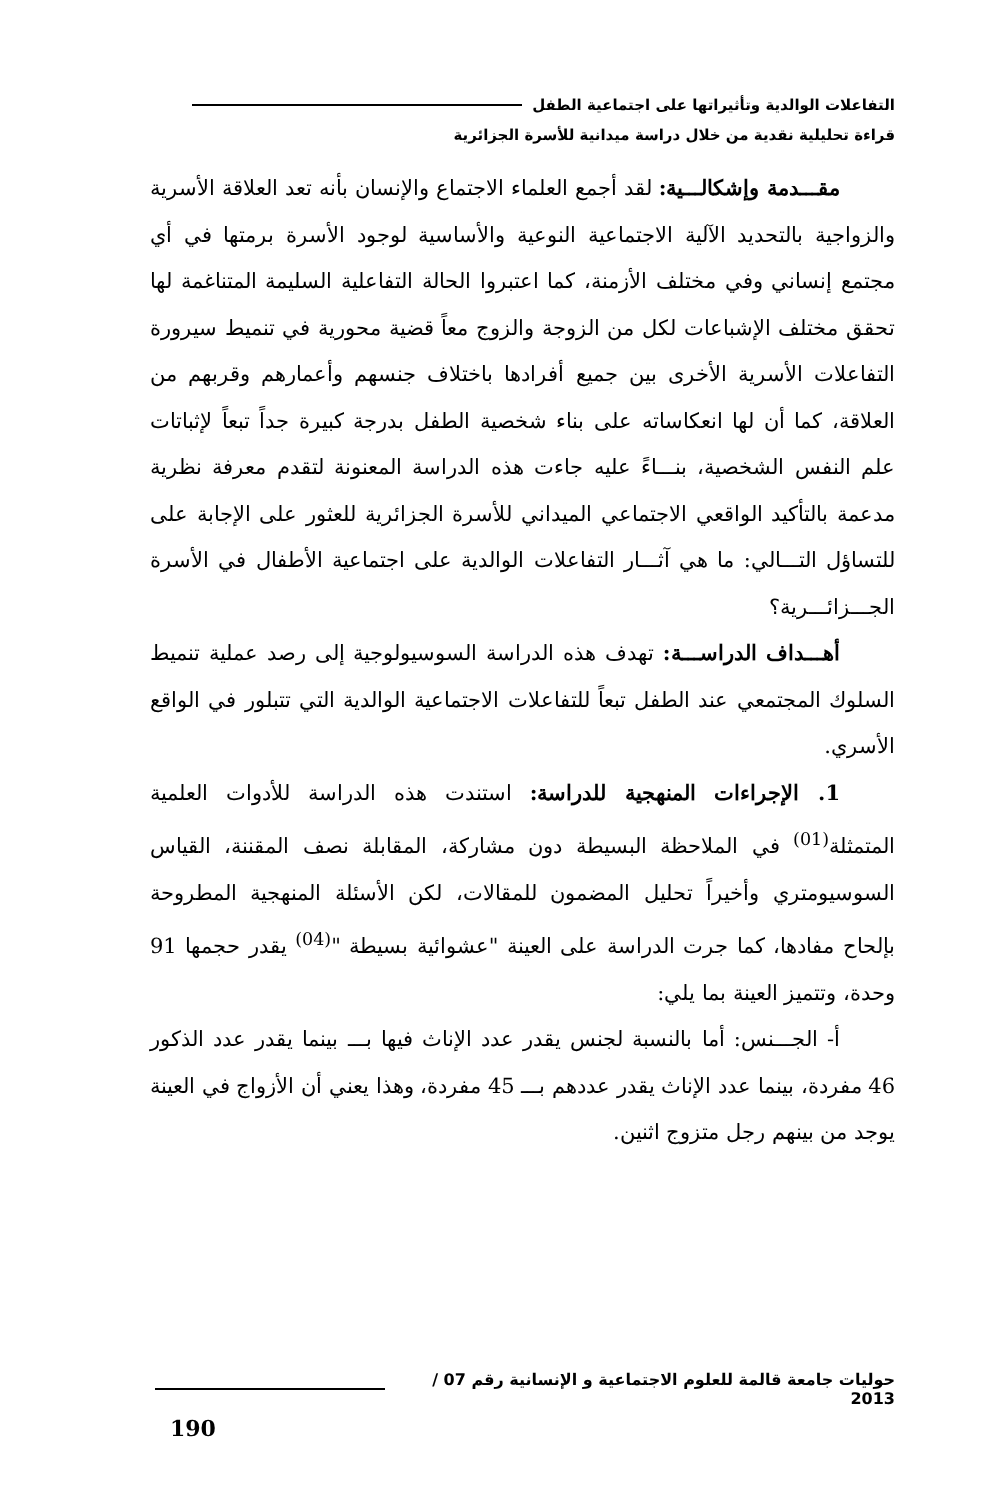التفاعلات الوالدية وتأثيراتها على اجتماعية الطفل
قراءة تحليلية نقدية من خلال دراسة ميدانية للأسرة الجزائرية
مقـــدمة وإشكالـــية: لقد أجمع العلماء الاجتماع والإنسان بأنه تعد العلاقة الأسرية والزواجية بالتحديد الآلية الاجتماعية النوعية والأساسية لوجود الأسرة برمتها في أي مجتمع إنساني وفي مختلف الأزمنة، كما اعتبروا الحالة التفاعلية السليمة المتناغمة لها تحقق مختلف الإشباعات لكل من الزوجة والزوج معاً قضية محورية في تنميط سيرورة التفاعلات الأسرية الأخرى بين جميع أفرادها باختلاف جنسهم وأعمارهم وقربهم من العلاقة، كما أن لها انعكاساته على بناء شخصية الطفل بدرجة كبيرة جداً تبعاً لإثباتات علم النفس الشخصية، بنـــاءً عليه جاءت هذه الدراسة المعنونة لتقدم معرفة نظرية مدعمة بالتأكيد الواقعي الاجتماعي الميداني للأسرة الجزائرية للعثور على الإجابة على للتساؤل التـــالي: ما هي آثـــار التفاعلات الوالدية على اجتماعية الأطفال في الأسرة الجـــزائـــرية؟
أهـــداف الدراســـة: تهدف هذه الدراسة السوسيولوجية إلى رصد عملية تنميط السلوك المجتمعي عند الطفل تبعاً للتفاعلات الاجتماعية الوالدية التي تتبلور في الواقع الأسري.
1. الإجراءات المنهجية للدراسة: استندت هذه الدراسة للأدوات العلمية المتمثلة<sup>(01)</sup> في الملاحظة البسيطة دون مشاركة، المقابلة نصف المقننة، القياس السوسيومتري وأخيراً تحليل المضمون للمقالات، لكن الأسئلة المنهجية المطروحة بإلحاح مفادها، كما جرت الدراسة على العينة "عشوائية بسيطة "<sup>(04)</sup> يقدر حجمها 91 وحدة، وتتميز العينة بما يلي:
أ- الجـــنس: أما بالنسبة لجنس يقدر عدد الإناث فيها بـــ بينما يقدر عدد الذكور 46 مفردة، بينما عدد الإناث يقدر عددهم بـــ 45 مفردة، وهذا يعني أن الأزواج في العينة يوجد من بينهم رجل متزوج اثنين.
حوليات جامعة قالمة للعلوم الاجتماعية و الإنسانية رقم 07 / 2013
190